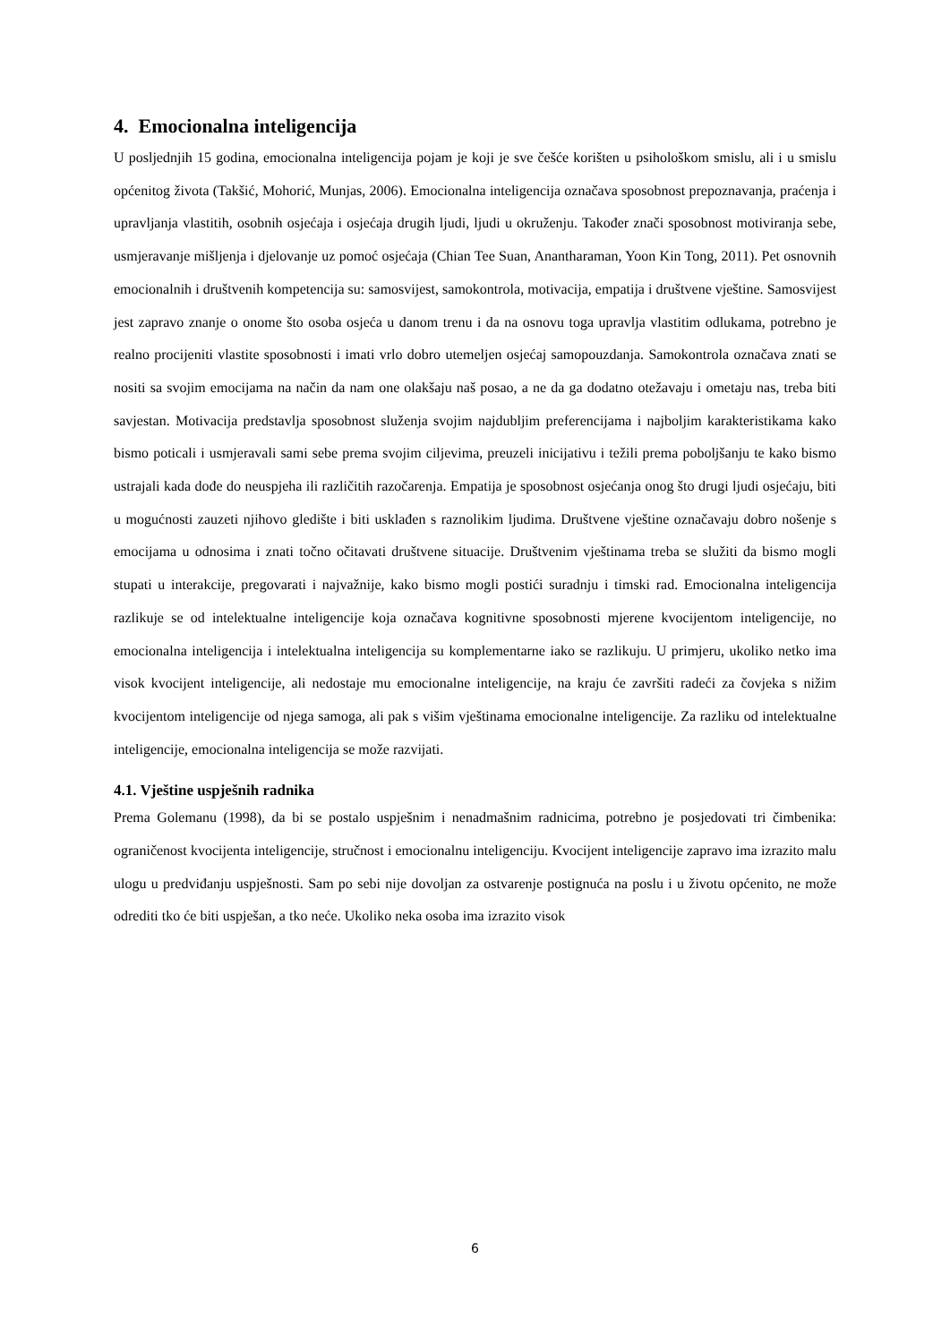4. Emocionalna inteligencija
U posljednjih 15 godina, emocionalna inteligencija pojam je koji je sve češće korišten u psihološkom smislu, ali i u smislu općenitog života (Takšić, Mohorić, Munjas, 2006). Emocionalna inteligencija označava sposobnost prepoznavanja, praćenja i upravljanja vlastitih, osobnih osjećaja i osjećaja drugih ljudi, ljudi u okruženju. Također znači sposobnost motiviranja sebe, usmjeravanje mišljenja i djelovanje uz pomoć osjećaja (Chian Tee Suan, Anantharaman, Yoon Kin Tong, 2011). Pet osnovnih emocionalnih i društvenih kompetencija su: samosvijest, samokontrola, motivacija, empatija i društvene vještine. Samosvijest jest zapravo znanje o onome što osoba osjeća u danom trenu i da na osnovu toga upravlja vlastitim odlukama, potrebno je realno procijeniti vlastite sposobnosti i imati vrlo dobro utemeljen osjećaj samopouzdanja. Samokontrola označava znati se nositi sa svojim emocijama na način da nam one olakšaju naš posao, a ne da ga dodatno otežavaju i ometaju nas, treba biti savjestan. Motivacija predstavlja sposobnost služenja svojim najdubljim preferencijama i najboljim karakteristikama kako bismo poticali i usmjeravali sami sebe prema svojim ciljevima, preuzeli inicijativu i težili prema poboljšanju te kako bismo ustrajali kada dođe do neuspjeha ili različitih razočarenja. Empatija je sposobnost osjećanja onog što drugi ljudi osjećaju, biti u mogućnosti zauzeti njihovo gledište i biti usklađen s raznolikim ljudima. Društvene vještine označavaju dobro nošenje s emocijama u odnosima i znati točno očitavati društvene situacije. Društvenim vještinama treba se služiti da bismo mogli stupati u interakcije, pregovarati i najvažnije, kako bismo mogli postići suradnju i timski rad. Emocionalna inteligencija razlikuje se od intelektualne inteligencije koja označava kognitivne sposobnosti mjerene kvocijentom inteligencije, no emocionalna inteligencija i intelektualna inteligencija su komplementarne iako se razlikuju. U primjeru, ukoliko netko ima visok kvocijent inteligencije, ali nedostaje mu emocionalne inteligencije, na kraju će završiti radeći za čovjeka s nižim kvocijentom inteligencije od njega samoga, ali pak s višim vještinama emocionalne inteligencije. Za razliku od intelektualne inteligencije, emocionalna inteligencija se može razvijati.
4.1. Vještine uspješnih radnika
Prema Golemanu (1998), da bi se postalo uspješnim i nenadmašnim radnicima, potrebno je posjedovati tri čimbenika: ograničenost kvocijenta inteligencije, stručnost i emocionalnu inteligenciju. Kvocijent inteligencije zapravo ima izrazito malu ulogu u predviđanju uspješnosti. Sam po sebi nije dovoljan za ostvarenje postignuća na poslu i u životu općenito, ne može odrediti tko će biti uspješan, a tko neće. Ukoliko neka osoba ima izrazito visok
6